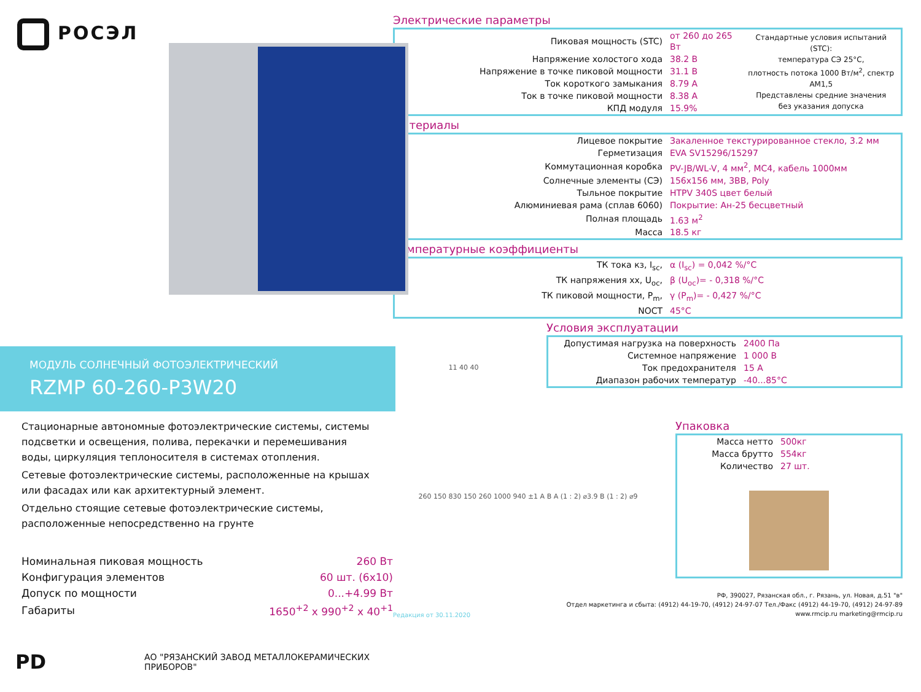РОСЭЛ
МОДУЛЬ СОЛНЕЧНЫЙ ФОТОЭЛЕКТРИЧЕСКИЙ
RZMP 60-260-P3W20
Стационарные автономные фотоэлектрические системы, системы подсветки и освещения, полива, перекачки и перемешивания воды, циркуляция теплоносителя в системах отопления.
Сетевые фотоэлектрические системы, расположенные на крышах или фасадах или как архитектурный элемент.
Отдельно стоящие сетевые фотоэлектрические системы, расположенные непосредственно на грунте
| Номинальная пиковая мощность | 260 Вт |
| Конфигурация элементов | 60 шт. (6х10) |
| Допуск по мощности | 0...+4.99 Вт |
| Габариты | 1650<sup>+2</sup> х 990<sup>+2</sup> х 40<sup>+1</sup> |
PD АО "РЯЗАНСКИЙ ЗАВОД МЕТАЛЛОКЕРАМИЧЕСКИХ ПРИБОРОВ"
Электрические параметры
| Пиковая мощность (STC) | от 260 до 265 Вт | Стандартные условия испытаний (STC): температура СЭ 25°С, плотность потока 1000 Вт/м<sup>2</sup>, спектр AM1,5 Представлены средние значения без указания допуска |
| Напряжение холостого хода | 38.2 В | |
| Напряжение в точке пиковой мощности | 31.1 В | |
| Ток короткого замыкания | 8.79 А | |
| Ток в точке пиковой мощности | 8.38 А | |
| КПД модуля | 15.9% | |
Материалы
| Лицевое покрытие | Закаленное текстурированное стекло, 3.2 мм |
| Герметизация | EVA SV15296/15297 |
| Коммутационная коробка | PV-JB/WL-V, 4 мм<sup>2</sup>, MC4, кабель 1000мм |
| Солнечные элементы (СЭ) | 156х156 мм, 3BB, Poly |
| Тыльное покрытие | HTPV 340S цвет белый |
| Алюминиевая рама (сплав 6060) | Покрытие: Ан-25 бесцветный |
| Полная площадь | 1.63 м<sup>2</sup> |
| Масса | 18.5 кг |
Температурные коэффициенты
| ТК тока кз, I<sub>sc</sub>, | α (I<sub>sc</sub>) = 0,042 %/°С |
| ТК напряжения хх, U<sub>oc</sub>, | β (U<sub>oc</sub>)= - 0,318 %/°С |
| ТК пиковой мощности, P<sub>m</sub>, | γ (P<sub>m</sub>)= - 0,427 %/°С |
| NOCT | 45°С |
11 40 40
Условия эксплуатации
| Допустимая нагрузка на поверхность | 2400 Па |
| Системное напряжение | 1 000 В |
| Ток предохранителя | 15 А |
| Диапазон рабочих температур | -40...85°С |
260 150 830 150 260 1000 940 ±1 A B A (1 : 2) ⌀3.9 B (1 : 2) ⌀9
Упаковка
| Масса нетто | 500кг |
| Масса брутто | 554кг |
| Количество | 27 шт. |
Редакция от 30.11.2020
РФ, 390027, Рязанская обл., г. Рязань, ул. Новая, д.51 "в"
Отдел маркетинга и сбыта: (4912) 44-19-70, (4912) 24-97-07 Тел./Факс (4912) 44-19-70, (4912) 24-97-89
www.rmcip.ru marketing@rmcip.ru